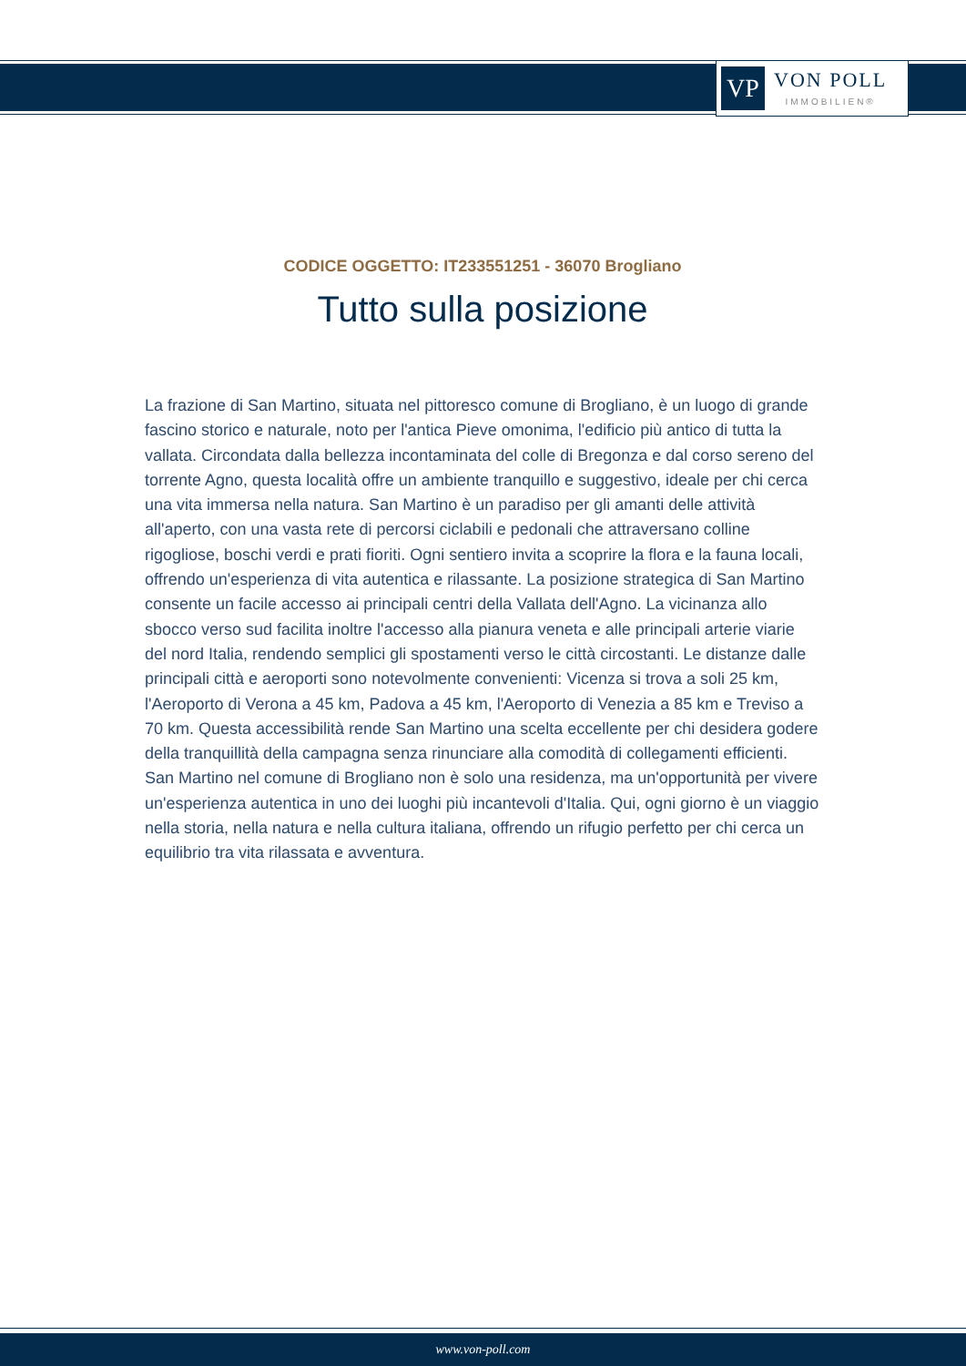VP
VON POLL
IMMOBILIEN®
CODICE OGGETTO: IT233551251 - 36070 Brogliano
Tutto sulla posizione
La frazione di San Martino, situata nel pittoresco comune di Brogliano, è un luogo di grande fascino storico e naturale, noto per l'antica Pieve omonima, l'edificio più antico di tutta la vallata. Circondata dalla bellezza incontaminata del colle di Bregonza e dal corso sereno del torrente Agno, questa località offre un ambiente tranquillo e suggestivo, ideale per chi cerca una vita immersa nella natura. San Martino è un paradiso per gli amanti delle attività all'aperto, con una vasta rete di percorsi ciclabili e pedonali che attraversano colline rigogliose, boschi verdi e prati fioriti. Ogni sentiero invita a scoprire la flora e la fauna locali, offrendo un'esperienza di vita autentica e rilassante. La posizione strategica di San Martino consente un facile accesso ai principali centri della Vallata dell'Agno. La vicinanza allo sbocco verso sud facilita inoltre l'accesso alla pianura veneta e alle principali arterie viarie del nord Italia, rendendo semplici gli spostamenti verso le città circostanti. Le distanze dalle principali città e aeroporti sono notevolmente convenienti: Vicenza si trova a soli 25 km, l'Aeroporto di Verona a 45 km, Padova a 45 km, l'Aeroporto di Venezia a 85 km e Treviso a 70 km. Questa accessibilità rende San Martino una scelta eccellente per chi desidera godere della tranquillità della campagna senza rinunciare alla comodità di collegamenti efficienti. San Martino nel comune di Brogliano non è solo una residenza, ma un'opportunità per vivere un'esperienza autentica in uno dei luoghi più incantevoli d'Italia. Qui, ogni giorno è un viaggio nella storia, nella natura e nella cultura italiana, offrendo un rifugio perfetto per chi cerca un equilibrio tra vita rilassata e avventura.
www.von-poll.com